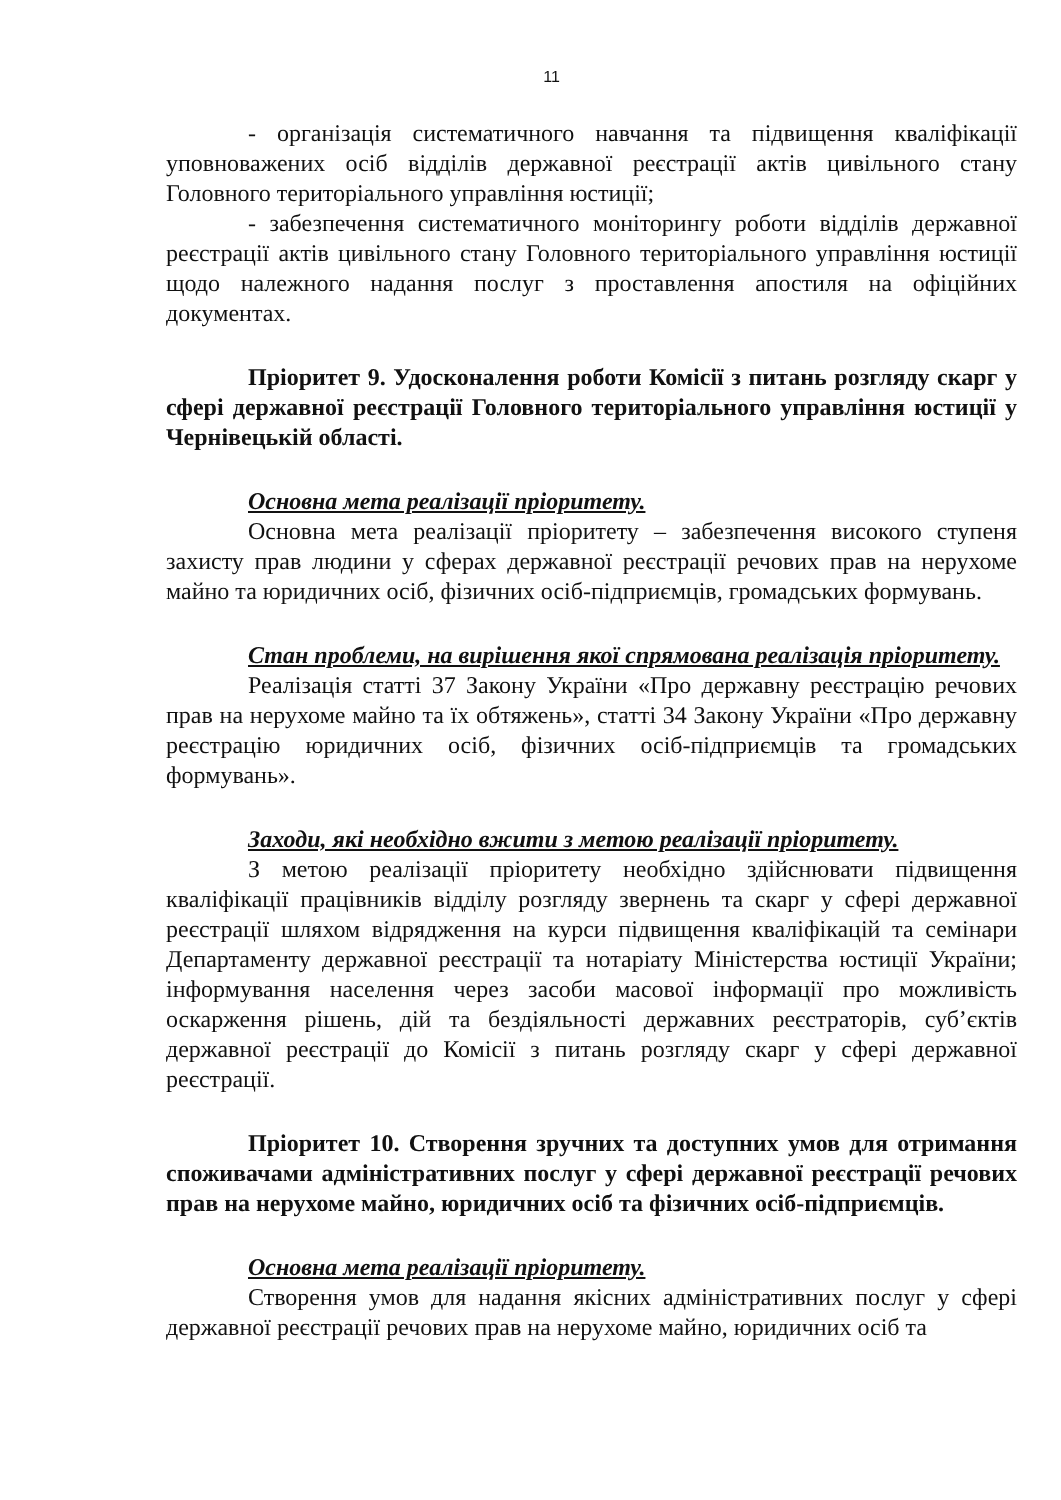11
- організація систематичного навчання та підвищення кваліфікації уповноважених осіб відділів державної реєстрації актів цивільного стану Головного територіального управління юстиції;
- забезпечення систематичного моніторингу роботи відділів державної реєстрації актів цивільного стану Головного територіального управління юстиції щодо належного надання послуг з проставлення апостиля на офіційних документах.
Пріоритет 9. Удосконалення роботи Комісії з питань розгляду скарг у сфері державної реєстрації Головного територіального управління юстиції у Чернівецькій області.
Основна мета реалізації пріоритету.
Основна мета реалізації пріоритету – забезпечення високого ступеня захисту прав людини у сферах державної реєстрації речових прав на нерухоме майно та юридичних осіб, фізичних осіб-підприємців, громадських формувань.
Стан проблеми, на вирішення якої спрямована реалізація пріоритету.
Реалізація статті 37 Закону України «Про державну реєстрацію речових прав на нерухоме майно та їх обтяжень», статті 34 Закону України «Про державну реєстрацію юридичних осіб, фізичних осіб-підприємців та громадських формувань».
Заходи, які необхідно вжити з метою реалізації пріоритету.
З метою реалізації пріоритету необхідно здійснювати підвищення кваліфікації працівників відділу розгляду звернень та скарг у сфері державної реєстрації шляхом відрядження на курси підвищення кваліфікацій та семінари Департаменту державної реєстрації та нотаріату Міністерства юстиції України; інформування населення через засоби масової інформації про можливість оскарження рішень, дій та бездіяльності державних реєстраторів, суб’єктів державної реєстрації до Комісії з питань розгляду скарг у сфері державної реєстрації.
Пріоритет 10. Створення зручних та доступних умов для отримання споживачами адміністративних послуг у сфері державної реєстрації речових прав на нерухоме майно, юридичних осіб та фізичних осіб-підприємців.
Основна мета реалізації пріоритету.
Створення умов для надання якісних адміністративних послуг у сфері державної реєстрації речових прав на нерухоме майно, юридичних осіб та